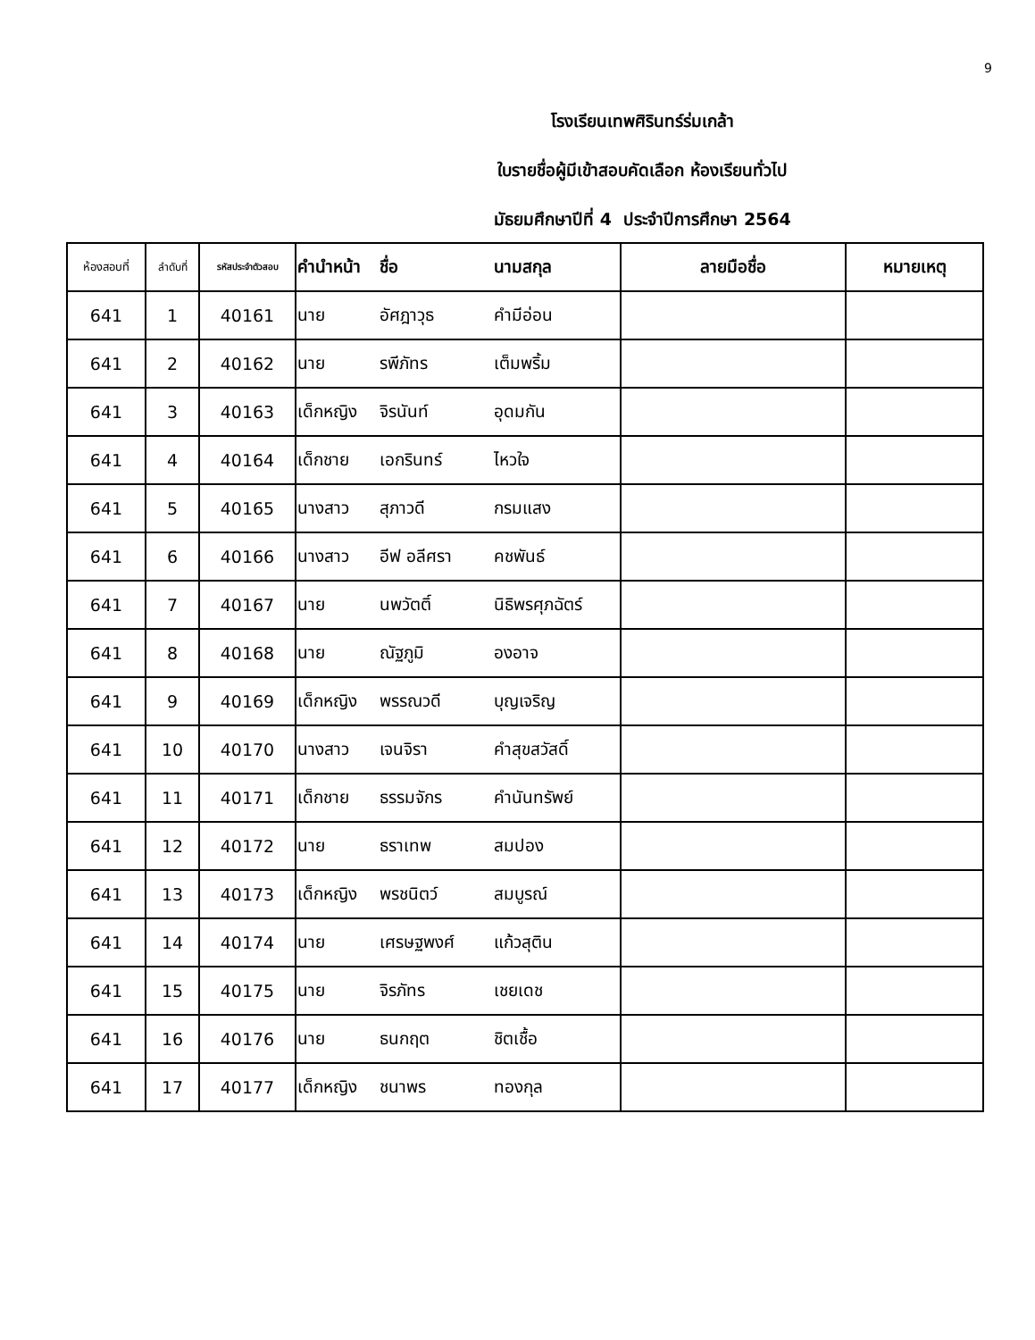9
โรงเรียนเทพศิรินทร์ร่มเกล้า
ใบรายชื่อผู้มีเข้าสอบคัดเลือก ห้องเรียนทั่วไป
มัธยมศึกษาปีที่ 4 ประจำปีการศึกษา 2564
| ห้องสอบที่ | ลำดับที่ | รหัสประจำตัวสอบ | คำนำหน้า | ชื่อ | นามสกุล | ลายมือชื่อ | หมายเหตุ |
| --- | --- | --- | --- | --- | --- | --- | --- |
| 641 | 1 | 40161 | นาย | อัศฎาวุธ | คำมีอ่อน | | |
| 641 | 2 | 40162 | นาย | รพีภัทร | เต็มพริ้ม | | |
| 641 | 3 | 40163 | เด็กหญิง | จิรนันท์ | อุดมกัน | | |
| 641 | 4 | 40164 | เด็กชาย | เอกรินทร์ | ไหวใจ | | |
| 641 | 5 | 40165 | นางสาว | สุภาวดี | กรมแสง | | |
| 641 | 6 | 40166 | นางสาว | อีฟ อลีศรา | คชพันธ์ | | |
| 641 | 7 | 40167 | นาย | นพวัตติ์ | นิธิพรศุภฉัตร์ | | |
| 641 | 8 | 40168 | นาย | ณัฐภูมิ | องอาจ | | |
| 641 | 9 | 40169 | เด็กหญิง | พรรณวดี | บุญเจริญ | | |
| 641 | 10 | 40170 | นางสาว | เจนจิรา | คำสุขสวัสดิ์ | | |
| 641 | 11 | 40171 | เด็กชาย | ธรรมจักร | คำนันทรัพย์ | | |
| 641 | 12 | 40172 | นาย | ธราเทพ | สมปอง | | |
| 641 | 13 | 40173 | เด็กหญิง | พรชนิตว์ | สมบูรณ์ | | |
| 641 | 14 | 40174 | นาย | เศรษฐพงศ์ | แก้วสุติน | | |
| 641 | 15 | 40175 | นาย | จิรภัทร | เชยเดช | | |
| 641 | 16 | 40176 | นาย | ธนกฤต | ชิตเชื้อ | | |
| 641 | 17 | 40177 | เด็กหญิง | ชนาพร | ทองกุล | | |